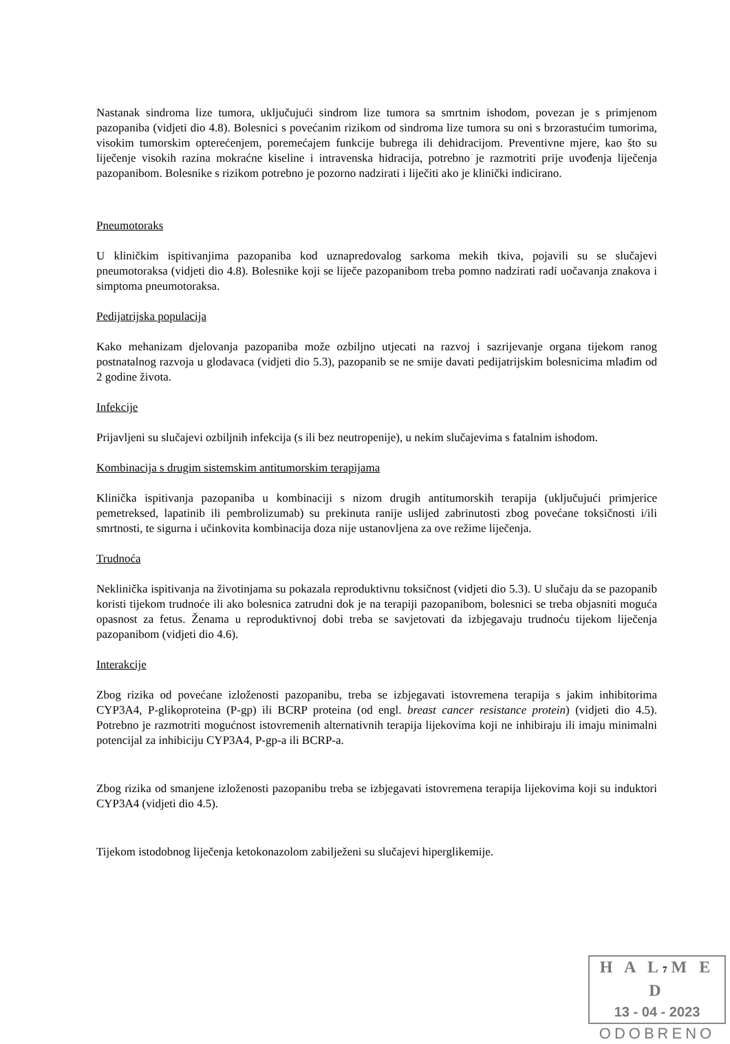Nastanak sindroma lize tumora, uključujući sindrom lize tumora sa smrtnim ishodom, povezan je s primjenom pazopaniba (vidjeti dio 4.8). Bolesnici s povećanim rizikom od sindroma lize tumora su oni s brzorastućim tumorima, visokim tumorskim opterećenjem, poremećajem funkcije bubrega ili dehidracijom. Preventivne mjere, kao što su liječenje visokih razina mokraćne kiseline i intravenska hidracija, potrebno je razmotriti prije uvođenja liječenja pazopanibom. Bolesnike s rizikom potrebno je pozorno nadzirati i liječiti ako je klinički indicirano.
Pneumotoraks
U kliničkim ispitivanjima pazopaniba kod uznapredovalog sarkoma mekih tkiva, pojavili su se slučajevi pneumotoraksa (vidjeti dio 4.8). Bolesnike koji se liječe pazopanibom treba pomno nadzirati radi uočavanja znakova i simptoma pneumotoraksa.
Pedijatrijska populacija
Kako mehanizam djelovanja pazopaniba može ozbiljno utjecati na razvoj i sazrijevanje organa tijekom ranog postnatalnog razvoja u glodavaca (vidjeti dio 5.3), pazopanib se ne smije davati pedijatrijskim bolesnicima mlađim od 2 godine života.
Infekcije
Prijavljeni su slučajevi ozbiljnih infekcija (s ili bez neutropenije), u nekim slučajevima s fatalnim ishodom.
Kombinacija s drugim sistemskim antitumorskim terapijama
Klinička ispitivanja pazopaniba u kombinaciji s nizom drugih antitumorskih terapija (uključujući primjerice pemetreksed, lapatinib ili pembrolizumab) su prekinuta ranije uslijed zabrinutosti zbog povećane toksičnosti i/ili smrtnosti, te sigurna i učinkovita kombinacija doza nije ustanovljena za ove režime liječenja.
Trudnoća
Neklinička ispitivanja na životinjama su pokazala reproduktivnu toksičnost (vidjeti dio 5.3). U slučaju da se pazopanib koristi tijekom trudnoće ili ako bolesnica zatrudni dok je na terapiji pazopanibom, bolesnici se treba objasniti moguća opasnost za fetus. Ženama u reproduktivnoj dobi treba se savjetovati da izbjegavaju trudnoću tijekom liječenja pazopanibom (vidjeti dio 4.6).
Interakcije
Zbog rizika od povećane izloženosti pazopanibu, treba se izbjegavati istovremena terapija s jakim inhibitorima CYP3A4, P-glikoproteina (P-gp) ili BCRP proteina (od engl. breast cancer resistance protein) (vidjeti dio 4.5). Potrebno je razmotriti mogućnost istovremenih alternativnih terapija lijekovima koji ne inhibiraju ili imaju minimalni potencijal za inhibiciju CYP3A4, P-gp-a ili BCRP-a.
Zbog rizika od smanjene izloženosti pazopanibu treba se izbjegavati istovremena terapija lijekovima koji su induktori CYP3A4 (vidjeti dio 4.5).
Tijekom istodobnog liječenja ketokonazolom zabilježeni su slučajevi hiperglikemije.
H A L7 M E D
13 - 04 - 2023
ODOBRENO